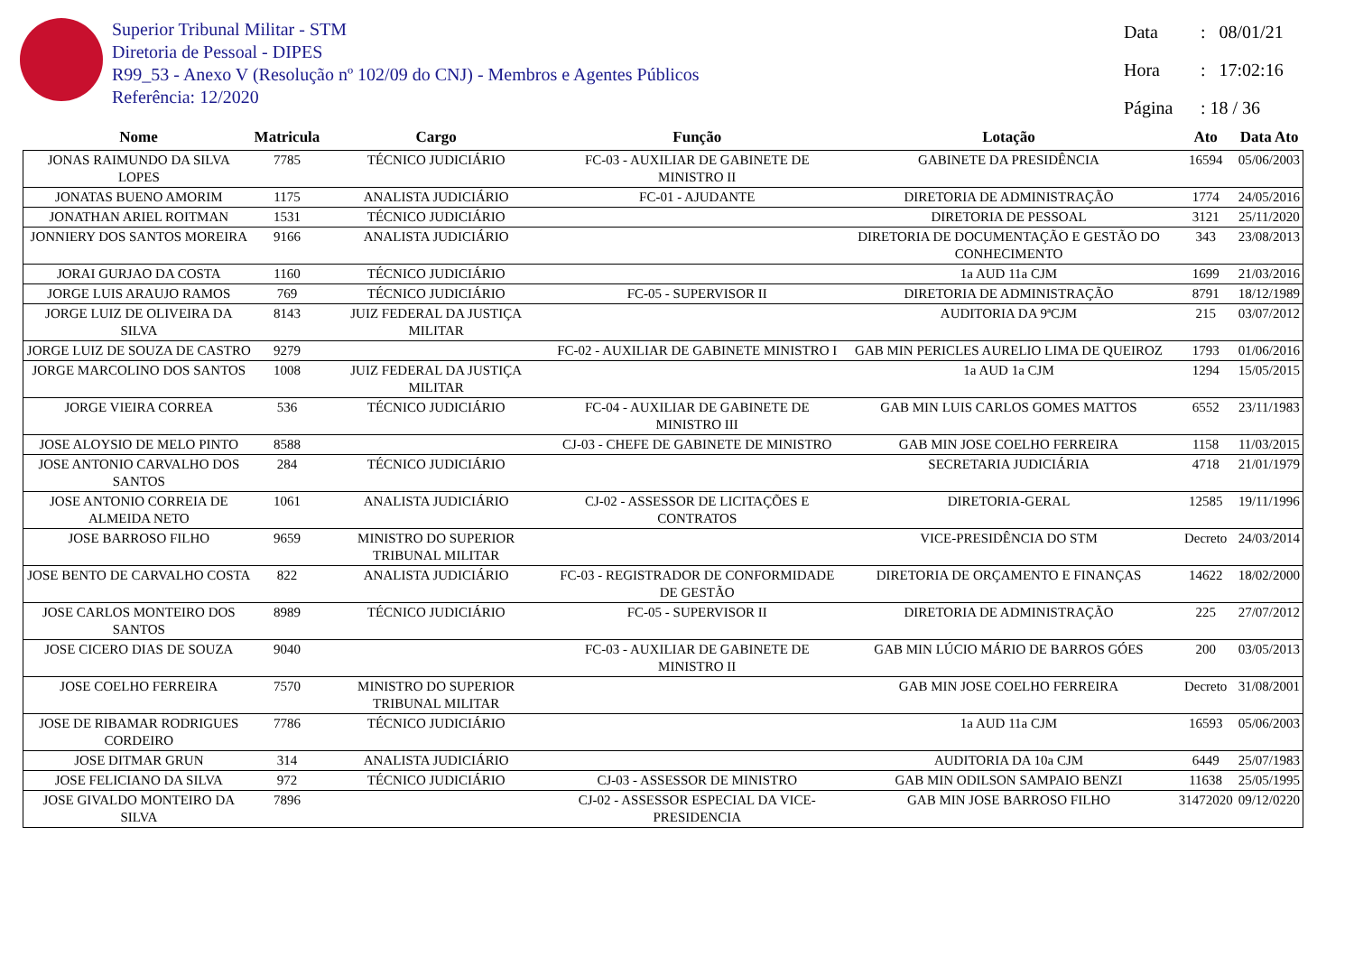Superior Tribunal Militar - STM
Diretoria de Pessoal - DIPES
R99_53 - Anexo V (Resolução nº 102/09 do CNJ) - Membros e Agentes Públicos
Referência: 12/2020
Data : 08/01/21
Hora : 17:02:16
Página : 18 / 36
| Nome | Matricula | Cargo | Função | Lotação | Ato | Data Ato |
| --- | --- | --- | --- | --- | --- | --- |
| JONAS RAIMUNDO DA SILVA LOPES | 7785 | TÉCNICO JUDICIÁRIO | FC-03 - AUXILIAR DE GABINETE DE MINISTRO II | GABINETE DA PRESIDÊNCIA | 16594 | 05/06/2003 |
| JONATAS BUENO AMORIM | 1175 | ANALISTA JUDICIÁRIO | FC-01 - AJUDANTE | DIRETORIA DE ADMINISTRAÇÃO | 1774 | 24/05/2016 |
| JONATHAN ARIEL ROITMAN | 1531 | TÉCNICO JUDICIÁRIO | | DIRETORIA DE PESSOAL | 3121 | 25/11/2020 |
| JONNIERY DOS SANTOS MOREIRA | 9166 | ANALISTA JUDICIÁRIO | | DIRETORIA DE DOCUMENTAÇÃO E GESTÃO DO CONHECIMENTO | 343 | 23/08/2013 |
| JORAI GURJAO DA COSTA | 1160 | TÉCNICO JUDICIÁRIO | | 1a AUD 11a CJM | 1699 | 21/03/2016 |
| JORGE LUIS ARAUJO RAMOS | 769 | TÉCNICO JUDICIÁRIO | FC-05 - SUPERVISOR II | DIRETORIA DE ADMINISTRAÇÃO | 8791 | 18/12/1989 |
| JORGE LUIZ DE OLIVEIRA DA SILVA | 8143 | JUIZ FEDERAL DA JUSTIÇA MILITAR | | AUDITORIA DA 9ªCJM | 215 | 03/07/2012 |
| JORGE LUIZ DE SOUZA DE CASTRO | 9279 | | FC-02 - AUXILIAR DE GABINETE MINISTRO I | GAB MIN PERICLES AURELIO LIMA DE QUEIROZ | 1793 | 01/06/2016 |
| JORGE MARCOLINO DOS SANTOS | 1008 | JUIZ FEDERAL DA JUSTIÇA MILITAR | | 1a AUD 1a CJM | 1294 | 15/05/2015 |
| JORGE VIEIRA CORREA | 536 | TÉCNICO JUDICIÁRIO | FC-04 - AUXILIAR DE GABINETE DE MINISTRO III | GAB MIN LUIS CARLOS GOMES MATTOS | 6552 | 23/11/1983 |
| JOSE ALOYSIO DE MELO PINTO | 8588 | | CJ-03 - CHEFE DE GABINETE DE MINISTRO | GAB MIN JOSE COELHO FERREIRA | 1158 | 11/03/2015 |
| JOSE ANTONIO CARVALHO DOS SANTOS | 284 | TÉCNICO JUDICIÁRIO | | SECRETARIA JUDICIÁRIA | 4718 | 21/01/1979 |
| JOSE ANTONIO CORREIA DE ALMEIDA NETO | 1061 | ANALISTA JUDICIÁRIO | CJ-02 - ASSESSOR DE LICITAÇÕES E CONTRATOS | DIRETORIA-GERAL | 12585 | 19/11/1996 |
| JOSE BARROSO FILHO | 9659 | MINISTRO DO SUPERIOR TRIBUNAL MILITAR | | VICE-PRESIDÊNCIA DO STM | Decreto | 24/03/2014 |
| JOSE BENTO DE CARVALHO COSTA | 822 | ANALISTA JUDICIÁRIO | FC-03 - REGISTRADOR DE CONFORMIDADE DE GESTÃO | DIRETORIA DE ORÇAMENTO E FINANÇAS | 14622 | 18/02/2000 |
| JOSE CARLOS MONTEIRO DOS SANTOS | 8989 | TÉCNICO JUDICIÁRIO | FC-05 - SUPERVISOR II | DIRETORIA DE ADMINISTRAÇÃO | 225 | 27/07/2012 |
| JOSE CICERO DIAS DE SOUZA | 9040 | | FC-03 - AUXILIAR DE GABINETE DE MINISTRO II | GAB MIN LÚCIO MÁRIO DE BARROS GÓES | 200 | 03/05/2013 |
| JOSE COELHO FERREIRA | 7570 | MINISTRO DO SUPERIOR TRIBUNAL MILITAR | | GAB MIN JOSE COELHO FERREIRA | Decreto | 31/08/2001 |
| JOSE DE RIBAMAR RODRIGUES CORDEIRO | 7786 | TÉCNICO JUDICIÁRIO | | 1a AUD 11a CJM | 16593 | 05/06/2003 |
| JOSE DITMAR GRUN | 314 | ANALISTA JUDICIÁRIO | | AUDITORIA DA 10a CJM | 6449 | 25/07/1983 |
| JOSE FELICIANO DA SILVA | 972 | TÉCNICO JUDICIÁRIO | CJ-03 - ASSESSOR DE MINISTRO | GAB MIN ODILSON SAMPAIO BENZI | 11638 | 25/05/1995 |
| JOSE GIVALDO MONTEIRO DA SILVA | 7896 | | CJ-02 - ASSESSOR ESPECIAL DA VICE-PRESIDENCIA | GAB MIN JOSE BARROSO FILHO | 31472020 | 09/12/0220 |